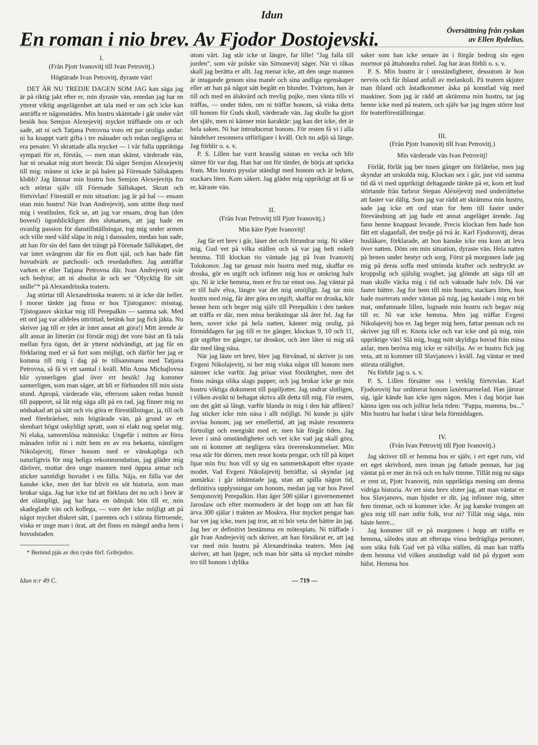Idun
En roman i nio brev. Av Fjodor Dostojevski.
Översättning från ryskan
av Ellen Rydelius.
I.
(Från Pjotr Ivanovitj till Ivan Petrovitj.)
Högtärade Ivan Petrovitj, dyraste vän!
DET ÄR NU TREDJE DAGEN SOM JAG kan säga jag är på riktig jakt efter er, min dyraste vän, emedan jag har en ytterst viktig angelägenhet att tala med er om och icke kan anträffa er någonstädes. Min hustru skämtade i går under vårt besök hos Semjon Alexejevitj mycket träffande om er och sade, att ni och Tatjana Petrovna voro ett par oroliga andar: ni ha knappt varit gifta i tre månader och redan negligera ni era penater. Vi skrattade alla mycket — i vår fulla uppriktiga sympati för er, förstås, — men utan skämt, värderade vän, har ni orsakat mig stort besvär. Då säger Semjon Alexejevitj till mig: månne ni icke är på balen på Förenade Sällskapets klubb? Jag lämnar min hustru hos Semjon Alexejevitjs fru och störtar själv till Förenade Sällskapet. Skratt och förtvivlan! Föreställ er min situation: jag är på bal — ensam utan min hustru! När Ivan Andrejevitj, som stötte ihop med mig i vestibulen, fick se, att jag var ensam, drog han (den bovenl) ögonblickligen den slutsatsen, att jag hade en ovanlig passion för danstillställningar, tog mig under armen och ville med våld släpa in mig i danssalen, medan han sade, att han för sin del fann det trångt på Förenade Sällskapet, det var intet svängrum där för en flott själ, och han hade fått huvudvärk av patchouli- och resedadoften. Jag anträffar varken er eller Tatjana Petrovna där. Ivan Andrejevitj svär och bedyrar, att ni absolut är och ser "Olycklig för sitt snille"* på Alexandrinska teatern.
Jag störtar till Alexandrinska teatern: ni är icke där heller. I morse tänkte jag finna er hos Tjistoganov: misstag. Tjistoganov skickar mig till Perepalkin — samma sak. Med ett ord jag var alldeles uttröttad, betänk hur jag fick jäkta. Nu skriver jag till er (det är intet annat att göra!) Mitt ärende är allt annat än litterärt (ni förstår mig) det vore bäst att få tala mellan fyra ögon, det är ytterst nödvändigt, att jag får en förklaring med er så fort som möjligt, och därför ber jag er komma till mig i dag på te tillsammans med Tatjana Petrovna, så få vi ett samtal i kväll. Min Anna Michajlovna blir synnerligen glad över ert besök! Jag kommer sannerligen, som man säger, att bli er förbunden till min sista stund. Apropå, värderade vän, eftersom saken redan hunnit till papperet, så låt mig säga allt på en rad, jag finner mig nu nödsakad att på sätt och vis göra er föreställningar, ja, till och med förebråelser, min högtärade vän, på grund av ett skenbart högst oskyldigt spratt, som ni elakt nog spelat mig. Ni elaka, samvetslösa människa: Ungefär i mitten av förra månaden inför ni i mitt hem en av era bekanta, nämligen Nikolajevitj, förser honom med er vänskapliga och naturligtvis för mig heliga rekommendation, jag gläder mig däröver, mottar den unge mannen med öppna armar och sticker samtidigt huvudet i en fälla. Nåja, en fälla var det kanske icke, men det har blivit en söt historia, som man brukar säga. Jag har icke tid att förklara det nu och i brev är det olämpligt, jag har bara en ödmjuk bön till er, min skadeglade vän och kollega, — vore det icke möjligt att på något mycket diskret sätt, i parentes och i största förtroende, viska er unge man i örat, att det finns en mängd andra hem i huvudstaden
* Berömd pjäs av den ryske förf. Gribrjedov.
utom vårt. Jag står icke ut längre, far lille! "Jag falla till jorden", som vår polske vän Simonevitj säger. När vi råkas skall jag berätta er allt. Jag menar icke, att den unge mannen är intagande genom sina manér och sina andliga egenskaper eller att han på något sätt begått en blunder. Tvärtom, han är till och med en älskvärd och trevlig pojke, men vänta tills vi träffas, — under tiden, om ni träffar honom, så viska detta till honom för Guds skull, värderade vän. Jag skulle ha gjort det själv, men ni känner min karaktär: jag kan det icke, det är hela saken. Ni har introducerat honom. För resten få vi i alla händelser resonnera utförligare i kväll. Och nu adjö så länge. Jag förblir o. s. v.
P. S. Lillen har varit krasslig nästan en vecka och blir sämre för var dag. Han har ont för tänder, de börja att spricka fram. Min hustru pysslar ständigt med honom och är ledsen, stackars liten. Kom säkert. Jag gläder mig uppriktigt att få se er, käraste vän.
II.
(Från Ivan Petrovitj till Pjotr Ivanovitj.)
Min käre Pjotr Ivanovitj!
Jag får ert brev i går, läser det och förundrar mig. Ni söker mig, Gud vet på vilka ställen och så var jag helt enkelt hemma. Till klockan tio väntade jag på Ivan Ivanovitj Tolokonov. Jag tar genast min hustru med mig, skaffar en droska, gör en utgift och infinner mig hos er omkring halv sju. Ni är icke hemma, men er fru tar emot oss. Jag väntar på er till halv elva, längre var det mig omöjligt. Jag tar min hustru med mig, får åter göra en utgift, skaffar en droska, kör henne hem och beger mig själv till Perepalkin i den tanken att träffa er där, men mina beräkningar slå åter fel. Jag far hem, sover icke på hela natten, känner mig orolig, på förmiddagen far jag till er tre gånger, klockan 9, 10 och 11, gör utgifter tre gånger, tar droskor, och åter låter ni mig stå där med lång näsa.
När jag läste ert brev, blev jag förvånad, ni skriver ju om Evgeni Nikolajevitj, ni ber mig viska något till honom men nämner icke varför. Jag prisar visst försiktighet, men det finns många olika slags papper, och jag brukar icke ge min hustru viktiga dokument till papiljotter. Jag undrar slutligen, i vilken avsikt ni behagat skriva allt detta till mig. För resten, om det gått så långt, varför blanda in mig i den här affären? Jag sticker icke min näsa i allt möjligt. Ni kunde ju själv avvisa honom, jag ser emellertid, att jag måste resonnera förtroligt och energiskt med er, men här förgår tiden. Jag lever i små omständigheter och vet icke vad jag skall göra, om ni kommer att negligera våra överenskommelser. Min resa står för dörren, men resor kosta pengar, och till på köpet lipar min fru: hon vill sy sig en sammetskapott efter nyaste modet. Vad Evgeni Nikolajevitj beträffar, så skyndar jag anmärka: i går inhämtade jag, utan att spilla någon tid, definitiva upplysningar om honom, medan jag var hos Pavel Semjonovitj Perepalkin. Han äger 500 själar i guvernementet Jaroslaw och efter mormodern är det hopp om att han får ärva 300 själar i trakten av Moskva. Hur mycket pengar han har vet jag icke, men jag tror, att ni bör veta det bättre än jag. Jag ber er definitivt bestämma en mötesplats. Ni träffade i går Ivan Andrejevitj och skriver, att han försäkrat er, att jag var med min hustru på Alexandrinska teatern. Men jag skriver, att han ljuger, och man bör sätta så mycket mindre tro till honom i dylika
saker som han icke senare än i förgår bedrog sin egen mormor på åttahundra rubel. Jag har äran förbli o. s. v.
P. S. Min hustru är i omständigheter, dessutom är hon nervös och får ibland anfall av melankoli. På teatern skjuter man ibland och åstadkommer åska på konstlad väg med maskiner. Som jag är rädd att skrämma min hustru, tar jag henne icke med på teatern, och själv har jag ingen större lust för teaterföreställningar.
III.
(Från Pjotr Ivanovitj till Ivan Petrovitj.)
Min värderade vän Ivan Petrovitj!
Förlåt, förlåt jag ber tusen gånger om förlåtelse, men jag skyndar att urskulda mig. Klockan sex i går, just vid samma tid då vi med uppriktigt deltagande tänkte på er, kom ett bud störtande från farbror Stepan Aléxéjevitj med underrättelse att faster var dålig. Som jag var rädd att skrämma min hustru, sade jag icke ett ord utan for hem till faster under förevändning att jag hade ett annat angeläget ärende. Jag fann henne knappast levande. Precis klockan fem hade hon fått ett slaganfall, det tredje på två år. Karl Fjodorovitj, deras husläkare, förklarade, att hon kanske icke ens kom att leva över natten. Döm om min situation, dyraste vän. Hela natten på benen under bestyr och sorg. Först på morgonen lade jag mig på deras soffa med uttömda krafter och nedtryckt av kroppslig och själslig svaghet, jag glömde att säga till att man skulle väcka mig i tid och vaknade halv tolv. Då var faster bättre. Jag for hem till min hustru, stackars liten, hon hade marterats under väntan på mig, jag kastade i mig en bit mat, omfamnade lillen, lugnade min hustru och begav mig till er. Ni var icke hemma. Men jag träffar Evgeni Nikolajevitj hos er. Jag beger mig hem, fattar pennan och nu skriver jag till er. Knota icke och var icke ond på mig, min uppriktige vän! Slå mig, hugg mitt skyldiga huvud från mina axlar, men beröva mig icke er välvilja. Av er hustru fick jag veta, att ni kommer till Slavjanovs i kväll. Jag väntar er med största otålighet.
Nu förblir jag o. s. v.
P. S. Lillen försätter oss i verklig förtvivlan. Karl Fjodorovitj har ordinerat honom laxérmarmelad. Han jämrar sig, igår kände han icke igen någon. Men i dag börjar han känna igen oss och jollrar hela tiden: "Pappa, mamma, bu..." Min hustru har badat i tårar hela förmiddagen.
IV.
(Från Ivan Petrovitj till Pjotr Ivanovitj.)
Jag skriver till er hemma hos er själv, i ert eget rum, vid ert eget skrivbord, men innan jag fattade pennan, har jag väntat på er mer än två och en halv timme. Tillåt mig nu säga er rent ut, Pjotr Ivanovitj, min uppriktiga mening om denna vidriga historia. Av ert sista brev sluter jag, att man väntar er hos Slavjanovs, man bjuder er dit, jag infinner mig, sitter fem timmar, och ni kommer icke. Är jag kanske tvungen att göra mig till narr inför folk, tror ni? Tillåt mig säga, min bäste herre...
Jag kommer till er på morgonen i hopp att träffa er hemma, således utan att efterapa vissa bedrägliga personer, som söka folk Gud vet på vilka ställen, då man kan träffa dem hemma vid vilken anständigt vald tid på dygnet som hälst. Hemma hos
Idun n:r 49 C. — 719 —